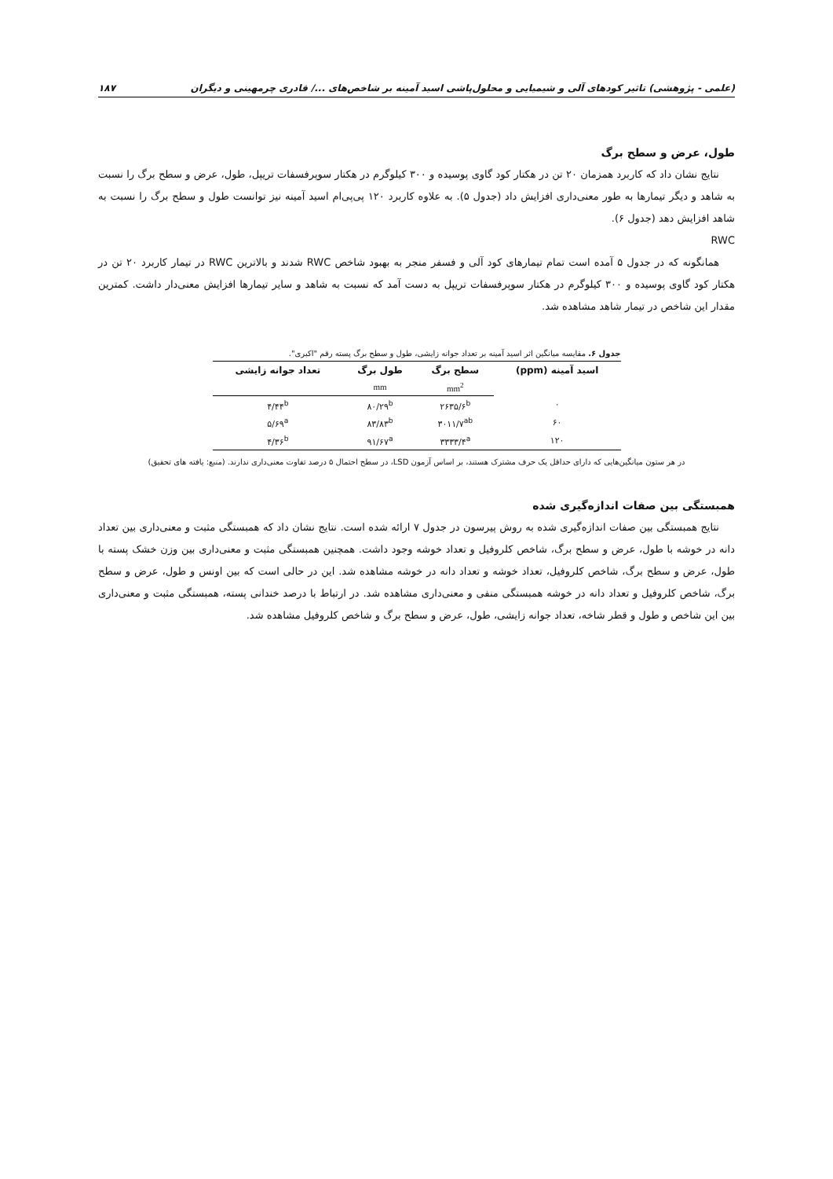(علمی - پژوهشی) تاثیر کودهای آلی و شیمیایی و محلول‌پاشی اسید آمینه بر شاخص‌های .../ قادری چرمهینی و دیگران ۱۸۷
طول، عرض و سطح برگ
نتایج نشان داد که کاربرد همزمان ۲۰ تن در هکتار کود گاوی پوسیده و ۳۰۰ کیلوگرم در هکتار سوپرفسفات تریپل، طول، عرض و سطح برگ را نسبت به شاهد و دیگر تیمارها به طور معنی‌داری افزایش داد (جدول ۵). به علاوه کاربرد ۱۲۰ پی‌پی‌ام اسید آمینه نیز توانست طول و سطح برگ را نسبت به شاهد افزایش دهد (جدول ۶).
RWC
همانگونه که در جدول ۵ آمده است تمام تیمارهای کود آلی و فسفر منجر به بهبود شاخص RWC شدند و بالاترین RWC در تیمار کاربرد ۲۰ تن در هکتار کود گاوی پوسیده و ۳۰۰ کیلوگرم در هکتار سوپرفسفات تریپل به دست آمد که نسبت به شاهد و سایر تیمارها افزایش معنی‌دار داشت. کمترین مقدار این شاخص در تیمار شاهد مشاهده شد.
جدول ۶. مقایسه میانگین اثر اسید آمینه بر تعداد جوانه زایشی، طول و سطح برگ پسته رقم "اکبری".
| اسید آمینه (ppm) | سطح برگ | طول برگ | تعداد جوانه زایشی |
| --- | --- | --- | --- |
| | mm<sup>2</sup> | mm | |
| ۰ | ۲۶۳۵/۶<sup>b</sup> | ۸۰/۲۹<sup>b</sup> | ۴/۴۴<sup>b</sup> |
| ۶۰ | ۳۰۱۱/۷<sup>ab</sup> | ۸۳/۸۳<sup>b</sup> | ۵/۶۹<sup>a</sup> |
| ۱۲۰ | ۳۳۳۳/۴<sup>a</sup> | ۹۱/۶۷<sup>a</sup> | ۴/۳۶<sup>b</sup> |
در هر ستون میانگین‌هایی که دارای حداقل یک حرف مشترک هستند، بر اساس آزمون LSD، در سطح احتمال ۵ درصد تفاوت معنی‌داری ندارند. (منبع: یافته های تحقیق)
همبستگی بین صفات اندازه‌گیری شده
نتایج همبستگی بین صفات اندازه‌گیری شده به روش پیرسون در جدول ۷ ارائه شده است. نتایج نشان داد که همبستگی مثبت و معنی‌داری بین تعداد دانه در خوشه با طول، عرض و سطح برگ، شاخص کلروفیل و تعداد خوشه وجود داشت. همچنین همبستگی مثبت و معنی‌داری بین وزن خشک پسته با طول، عرض و سطح برگ، شاخص کلروفیل، تعداد خوشه و تعداد دانه در خوشه مشاهده شد. این در حالی است که بین اونس و طول، عرض و سطح برگ، شاخص کلروفیل و تعداد دانه در خوشه همبستگی منفی و معنی‌داری مشاهده شد. در ارتباط با درصد خندانی پسته، همبستگی مثبت و معنی‌داری بین این شاخص و طول و قطر شاخه، تعداد جوانه زایشی، طول، عرض و سطح برگ و شاخص کلروفیل مشاهده شد.